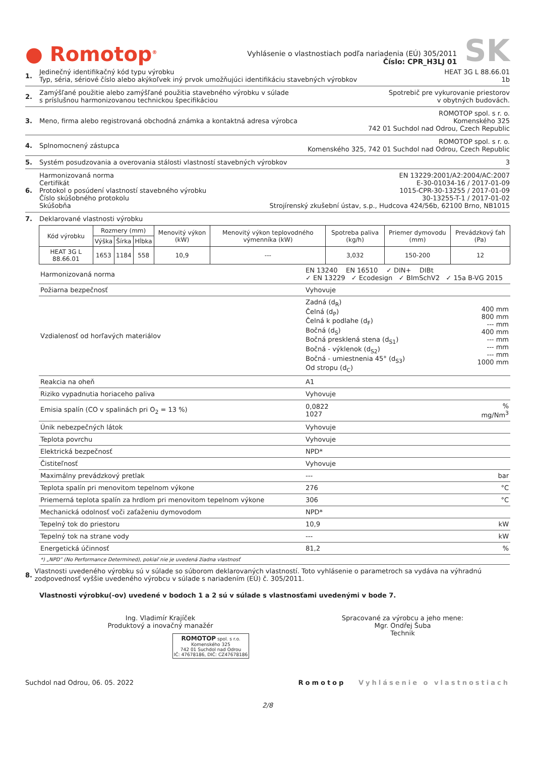● Romotop<sup>®</sup>
Vyhlásenie o vlastnostiach podľa nariadenia (EÚ) 305/2011
Číslo: CPR_H3LJ 01
SK
1. Jedinečný identifikačný kód typu výrobku
Typ, séria, sériové číslo alebo akýkoľvek iný prvok umožňujúci identifikáciu stavebných výrobkov
HEAT 3G L 88.66.01
1b
2. Zamýšľané použitie alebo zamýšľané použitia stavebného výrobku v súlade
s príslušnou harmonizovanou technickou špecifikáciou
Spotrebič pre vykurovanie priestorov
v obytných budovách.
3. Meno, firma alebo registrovaná obchodná známka a kontaktná adresa výrobca
ROMOTOP spol. s r. o.
Komenského 325
742 01 Suchdol nad Odrou, Czech Republic
4. Splnomocnený zástupca ROMOTOP spol. s r. o.
Komenského 325, 742 01 Suchdol nad Odrou, Czech Republic
5. Systém posudzovania a overovania stálosti vlastností stavebných výrobkov
3
6. Harmonizovaná norma
Certifikát
Protokol o posúdení vlastností stavebného výrobku
Číslo skúšobného protokolu
Skúšobňa
EN 13229:2001/A2:2004/AC:2007
E-30-01034-16 / 2017-01-09
1015-CPR-30-13255 / 2017-01-09
30-13255-T-1 / 2017-01-02
Strojírenský zkušební ústav, s.p., Hudcova 424/56b, 62100 Brno, NB1015
7. Deklarované vlastnosti výrobku
| Kód výrobku | Rozmery (mm) | | | Menovitý výkon (kW) | Menovitý výkon teplovodného výmenníka (kW) | Spotreba paliva (kg/h) | Priemer dymovodu (mm) | Prevádzkový ťah (Pa) |
| --- | --- | --- | --- | --- | --- | --- | --- | --- |
| | Výška | Šírka | Hĺbka | | | | | |
| HEAT 3G L 88.66.01 | 1653 | 1184 | 558 | 10,9 | --- | 3,032 | 150-200 | 12 |
| Harmonizovaná norma | EN 13240 EN 16510 ✓ DIN+ DIBt ✓ EN 13229 ✓ Ecodesign ✓ BImSchV2 ✓ 15a B-VG 2015 | |
| Požiarna bezpečnosť | Vyhovuje | |
| Vzdialenosť od horľavých materiálov | Zadná (d<sub>R</sub>) Čelná (d<sub>P</sub>) Čelná k podlahe (d<sub>F</sub>) Bočná (d<sub>S</sub>) Bočná presklená stena (d<sub>S1</sub>) Bočná - výklenok (d<sub>S2</sub>) Bočná - umiestnenia 45° (d<sub>S3</sub>) Od stropu (d<sub>C</sub>) | 400 mm 800 mm --- mm 400 mm --- mm --- mm --- mm 1000 mm |
| Reakcia na oheň | A1 | |
| Riziko vypadnutia horiaceho paliva | Vyhovuje | |
| Emisia spalín (CO v spalinách pri O<sub>2</sub> = 13 %) | 0,0822 1027 | % mg/Nm<sup>3</sup> |
| Únik nebezpečných látok | Vyhovuje | |
| Teplota povrchu | Vyhovuje | |
| Elektrická bezpečnosť | NPD* | |
| Čistiteľnosť | Vyhovuje | |
| Maximálny prevádzkový pretlak | --- | bar |
| Teplota spalín pri menovitom tepelnom výkone | 276 | °C |
| Priemerná teplota spalín za hrdlom pri menovitom tepelnom výkone | 306 | °C |
| Mechanická odolnosť voči zaťaženiu dymovodom | NPD* | |
| Tepelný tok do priestoru | 10,9 | kW |
| Tepelný tok na strane vody | --- | kW |
| Energetická účinnosť | 81,2 | % |
*) „NPD” (No Performance Determined), pokiaľ nie je uvedená žiadna vlastnosť
8. Vlastnosti uvedeného výrobku sú v súlade so súborom deklarovaných vlastností. Toto vyhlásenie o parametroch sa vydáva na výhradnú zodpovednosť vyššie uvedeného výrobcu v súlade s nariadením (EÚ) č. 305/2011.
Vlastnosti výrobku(-ov) uvedené v bodoch 1 a 2 sú v súlade s vlastnosťami uvedenými v bode 7.
Ing. Vladimír Krajíček
Produktový a inovačný manažér
ROMOTOP spol. s r.o.
Komenského 325
742 01 Suchdol nad Odrou
IČ: 47678186, DIČ: CZ47678186
Spracované za výrobcu a jeho mene:
Mgr. Ondřej Šuba
Technik
Suchdol nad Odrou, 06. 05. 2022
Romotop Vyhlásenie o vlastnostiach
2/8